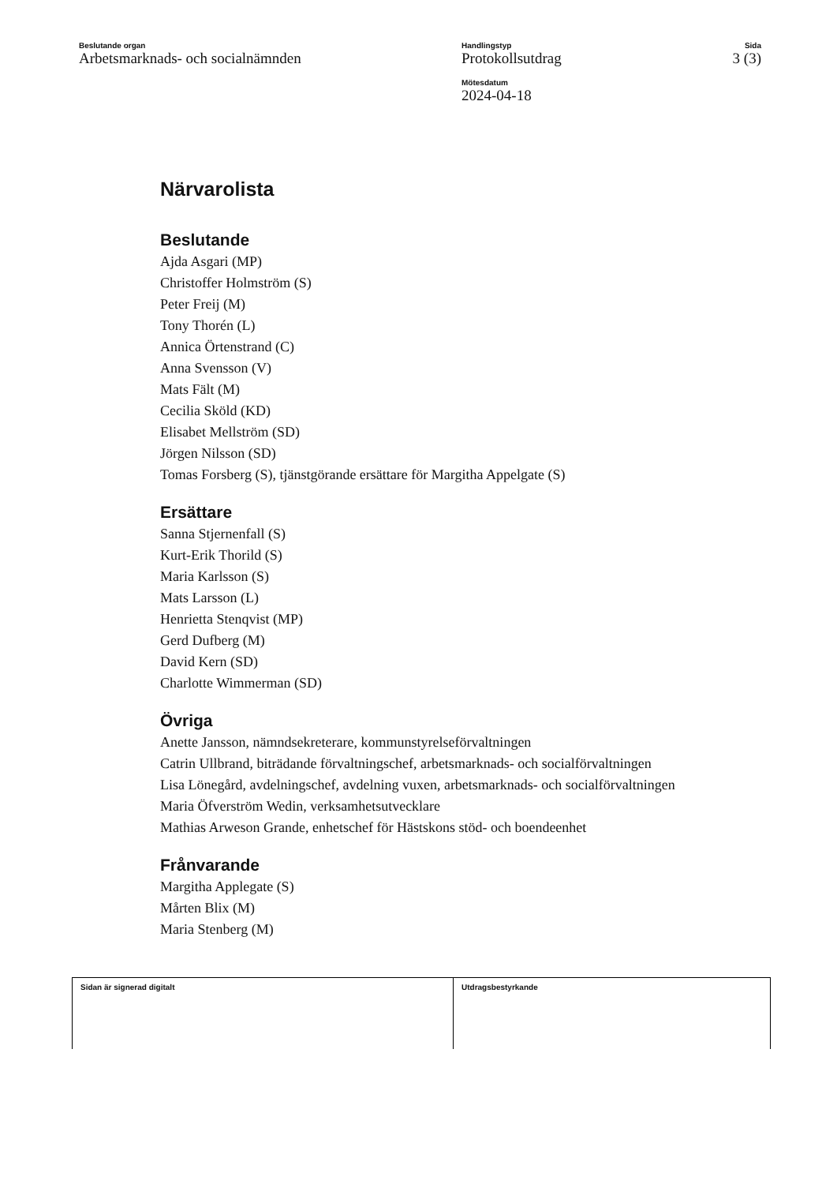Beslutande organ
Arbetsmarknads- och socialnämnden
Handlingstyp
Protokollsutdrag
Mötesdatum
2024-04-18
Sida
3 (3)
Närvarolista
Beslutande
Ajda Asgari (MP)
Christoffer Holmström (S)
Peter Freij (M)
Tony Thorén (L)
Annica Örtenstrand (C)
Anna Svensson (V)
Mats Fält (M)
Cecilia Sköld (KD)
Elisabet Mellström (SD)
Jörgen Nilsson (SD)
Tomas Forsberg (S), tjänstgörande ersättare för Margitha Appelgate (S)
Ersättare
Sanna Stjernenfall (S)
Kurt-Erik Thorild (S)
Maria Karlsson (S)
Mats Larsson (L)
Henrietta Stenqvist (MP)
Gerd Dufberg (M)
David Kern (SD)
Charlotte Wimmerman (SD)
Övriga
Anette Jansson, nämndsekreterare, kommunstyrelseförvaltningen
Catrin Ullbrand, biträdande förvaltningschef, arbetsmarknads- och socialförvaltningen
Lisa Lönegård, avdelningschef, avdelning vuxen, arbetsmarknads- och socialförvaltningen
Maria Öfverström Wedin, verksamhetsutvecklare
Mathias Arweson Grande, enhetschef för Hästskons stöd- och boendeenhet
Frånvarande
Margitha Applegate (S)
Mårten Blix (M)
Maria Stenberg (M)
Sidan är signerad digitalt Utdragsbestyrkande